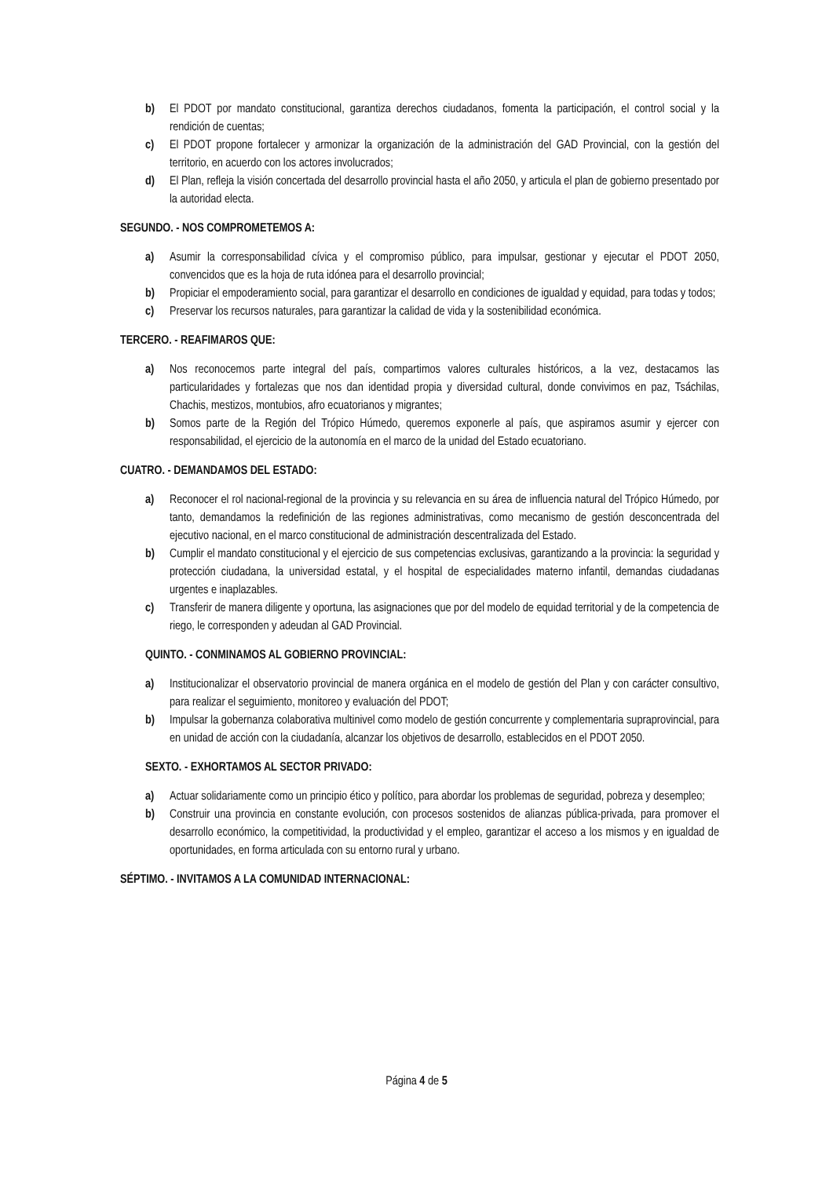b) El PDOT por mandato constitucional, garantiza derechos ciudadanos, fomenta la participación, el control social y la rendición de cuentas;
c) El PDOT propone fortalecer y armonizar la organización de la administración del GAD Provincial, con la gestión del territorio, en acuerdo con los actores involucrados;
d) El Plan, refleja la visión concertada del desarrollo provincial hasta el año 2050, y articula el plan de gobierno presentado por la autoridad electa.
SEGUNDO. - NOS COMPROMETEMOS A:
a) Asumir la corresponsabilidad cívica y el compromiso público, para impulsar, gestionar y ejecutar el PDOT 2050, convencidos que es la hoja de ruta idónea para el desarrollo provincial;
b) Propiciar el empoderamiento social, para garantizar el desarrollo en condiciones de igualdad y equidad, para todas y todos;
c) Preservar los recursos naturales, para garantizar la calidad de vida y la sostenibilidad económica.
TERCERO. - REAFIMAROS QUE:
a) Nos reconocemos parte integral del país, compartimos valores culturales históricos, a la vez, destacamos las particularidades y fortalezas que nos dan identidad propia y diversidad cultural, donde convivimos en paz, Tsáchilas, Chachis, mestizos, montubios, afro ecuatorianos y migrantes;
b) Somos parte de la Región del Trópico Húmedo, queremos exponerle al país, que aspiramos asumir y ejercer con responsabilidad, el ejercicio de la autonomía en el marco de la unidad del Estado ecuatoriano.
CUATRO. - DEMANDAMOS DEL ESTADO:
a) Reconocer el rol nacional-regional de la provincia y su relevancia en su área de influencia natural del Trópico Húmedo, por tanto, demandamos la redefinición de las regiones administrativas, como mecanismo de gestión desconcentrada del ejecutivo nacional, en el marco constitucional de administración descentralizada del Estado.
b) Cumplir el mandato constitucional y el ejercicio de sus competencias exclusivas, garantizando a la provincia: la seguridad y protección ciudadana, la universidad estatal, y el hospital de especialidades materno infantil, demandas ciudadanas urgentes e inaplazables.
c) Transferir de manera diligente y oportuna, las asignaciones que por del modelo de equidad territorial y de la competencia de riego, le corresponden y adeudan al GAD Provincial.
QUINTO. - CONMINAMOS AL GOBIERNO PROVINCIAL:
a) Institucionalizar el observatorio provincial de manera orgánica en el modelo de gestión del Plan y con carácter consultivo, para realizar el seguimiento, monitoreo y evaluación del PDOT;
b) Impulsar la gobernanza colaborativa multinivel como modelo de gestión concurrente y complementaria supraprovincial, para en unidad de acción con la ciudadanía, alcanzar los objetivos de desarrollo, establecidos en el PDOT 2050.
SEXTO. - EXHORTAMOS AL SECTOR PRIVADO:
a) Actuar solidariamente como un principio ético y político, para abordar los problemas de seguridad, pobreza y desempleo;
b) Construir una provincia en constante evolución, con procesos sostenidos de alianzas pública-privada, para promover el desarrollo económico, la competitividad, la productividad y el empleo, garantizar el acceso a los mismos y en igualdad de oportunidades, en forma articulada con su entorno rural y urbano.
SÉPTIMO. - INVITAMOS A LA COMUNIDAD INTERNACIONAL:
Página 4 de 5